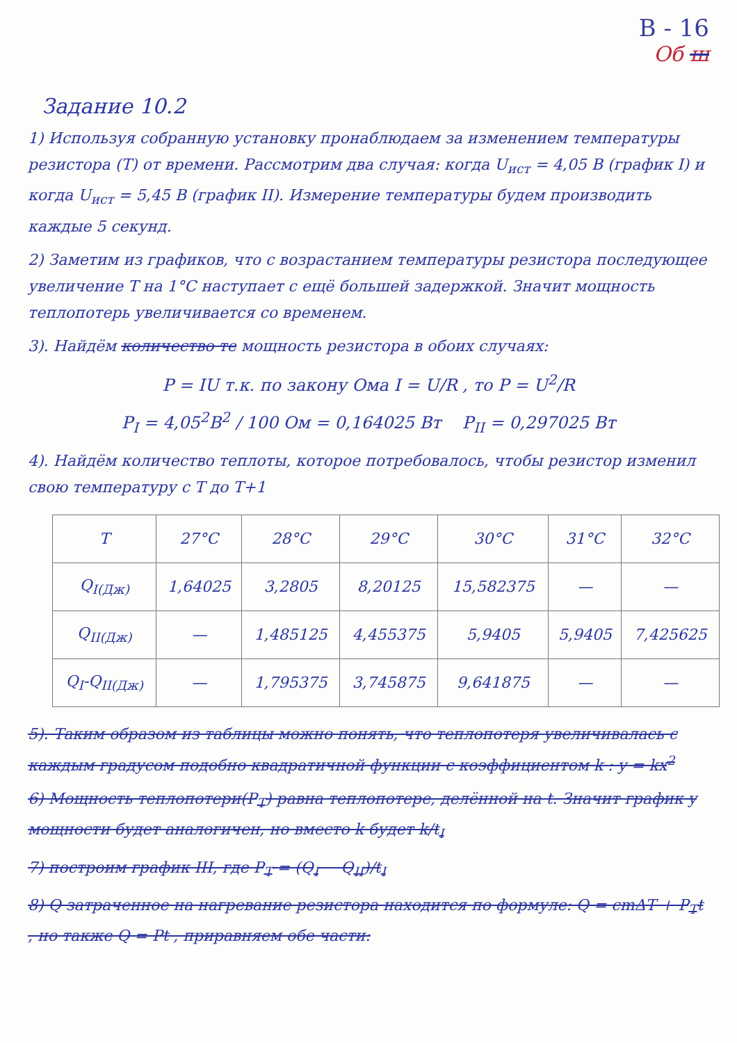В - 16
Об ш
Задание 10.2
1) Используя собранную установку пронаблюдаем за изменением температуры резистора (T) от времени. Рассмотрим два случая: когда U<sub>ист</sub> = 4,05 В (график I) и когда U<sub>ист</sub> = 5,45 В (график II). Измерение температуры будем производить каждые 5 секунд.
2) Заметим из графиков, что с возрастанием температуры резистора последующее увеличение T на 1°C наступает с ещё большей задержкой. Значит мощность теплопотерь увеличивается со временем.
3). Найдём количество те мощность резистора в обоих случаях:
P = IU т.к. по закону Ома I = U/R , то P = U<sup>2</sup>/R
P<sub>I</sub> = 4,05<sup>2</sup>В<sup>2</sup> / 100 Ом = 0,164025 Вт P<sub>II</sub> = 0,297025 Вт
4). Найдём количество теплоты, которое потребовалось, чтобы резистор изменил свою температуру с T до T+1
| T | 27°C | 28°C | 29°C | 30°C | 31°C | 32°C |
| --- | --- | --- | --- | --- | --- | --- |
| Q<sub>I(Дж)</sub> | 1,64025 | 3,2805 | 8,20125 | 15,582375 | — | — |
| Q<sub>II(Дж)</sub> | — | 1,485125 | 4,455375 | 5,9405 | 5,9405 | 7,425625 |
| Q<sub>I</sub>-Q<sub>II(Дж)</sub> | — | 1,795375 | 3,745875 | 9,641875 | — | — |
5). Таким образом из таблицы можно понять, что теплопотеря увеличивалась с каждым градусом подобно квадратичной функции с коэффициентом k : y = kx<sup>2</sup>
6) Мощность теплопотери(P<sub>T</sub>) равна теплопотере, делённой на t. Значит график y мощности будет аналогичен, но вместо k будет k/t<sub>I</sub>
7) построим график III, где P<sub>T</sub> = (Q<sub>I</sub> − Q<sub>II</sub>)/t<sub>I</sub>
8) Q затраченное на нагревание резистора находится по формуле: Q = cmΔT + P<sub>T</sub>t , но также Q = Pt , приравняем обе части: